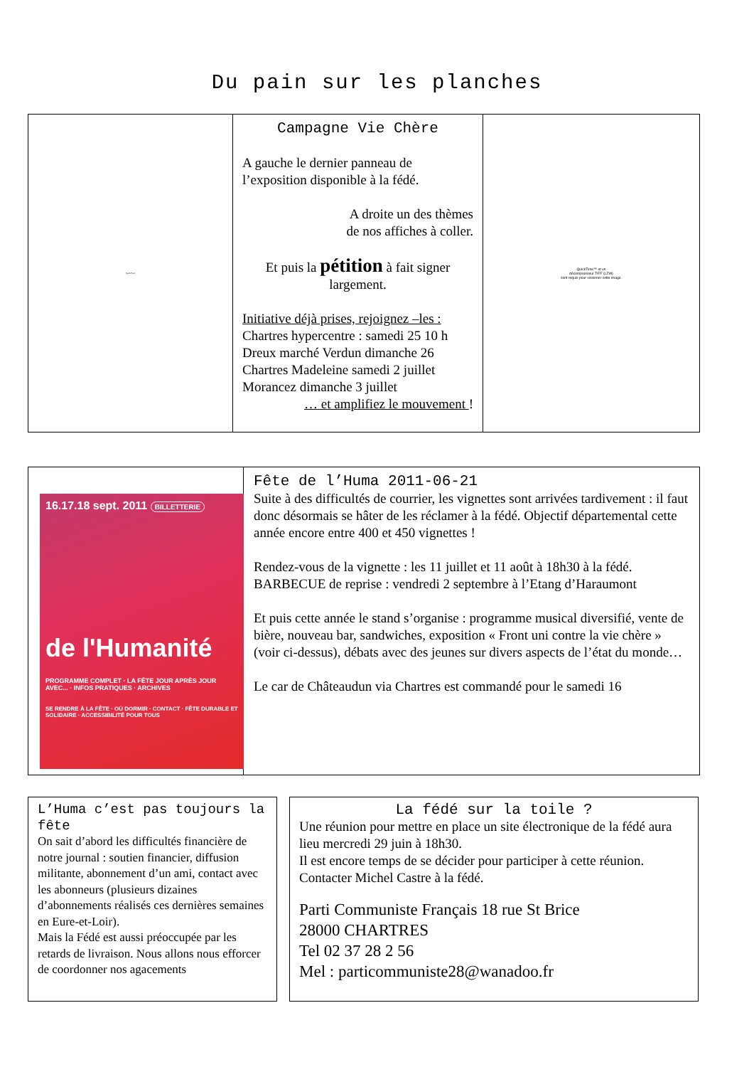Du pain sur les planches
QuickTime
Campagne Vie Chère
A gauche le dernier panneau de l’exposition disponible à la fédé.
A droite un des thèmes
de nos affiches à coller.
Et puis la pétition à fait signer largement.
Initiative déjà prises, rejoignez –les :
Chartres hypercentre : samedi 25 10 h
Dreux marché Verdun dimanche 26
Chartres Madeleine samedi 2 juillet
Morancez dimanche 3 juillet
… et amplifiez le mouvement !
QuickTime™ et un
décompresseur TIFF (LZW)
sont requis pour visionner cette image.
16.17.18 sept. 2011 BILLETTERIE
de l'Humanité
PROGRAMME COMPLET · LA FÊTE JOUR APRÈS JOUR AVEC... · INFOS PRATIQUES · ARCHIVES
SE RENDRE À LA FÊTE · OÙ DORMIR · CONTACT · FÊTE DURABLE ET SOLIDAIRE · ACCESSIBILITÉ POUR TOUS
Fête de l’Huma 2011-06-21
Suite à des difficultés de courrier, les vignettes sont arrivées tardivement : il faut donc désormais se hâter de les réclamer à la fédé. Objectif départemental cette année encore entre 400 et 450 vignettes !
Rendez-vous de la vignette : les 11 juillet et 11 août à 18h30 à la fédé.
BARBECUE de reprise : vendredi 2 septembre à l’Etang d’Haraumont
Et puis cette année le stand s’organise : programme musical diversifié, vente de bière, nouveau bar, sandwiches, exposition « Front uni contre la vie chère » (voir ci-dessus), débats avec des jeunes sur divers aspects de l’état du monde…
Le car de Châteaudun via Chartres est commandé pour le samedi 16
L’Huma c’est pas toujours la fête
On sait d’abord les difficultés financière de notre journal : soutien financier, diffusion militante, abonnement d’un ami, contact avec les abonneurs (plusieurs dizaines d’abonnements réalisés ces dernières semaines en Eure-et-Loir).
Mais la Fédé est aussi préoccupée par les retards de livraison. Nous allons nous efforcer de coordonner nos agacements
La fédé sur la toile ?
Une réunion pour mettre en place un site électronique de la fédé aura lieu mercredi 29 juin à 18h30.
Il est encore temps de se décider pour participer à cette réunion.
Contacter Michel Castre à la fédé.
Parti Communiste Français 18 rue St Brice
28000 CHARTRES
Tel 02 37 28 2 56
Mel : particommuniste28@wanadoo.fr